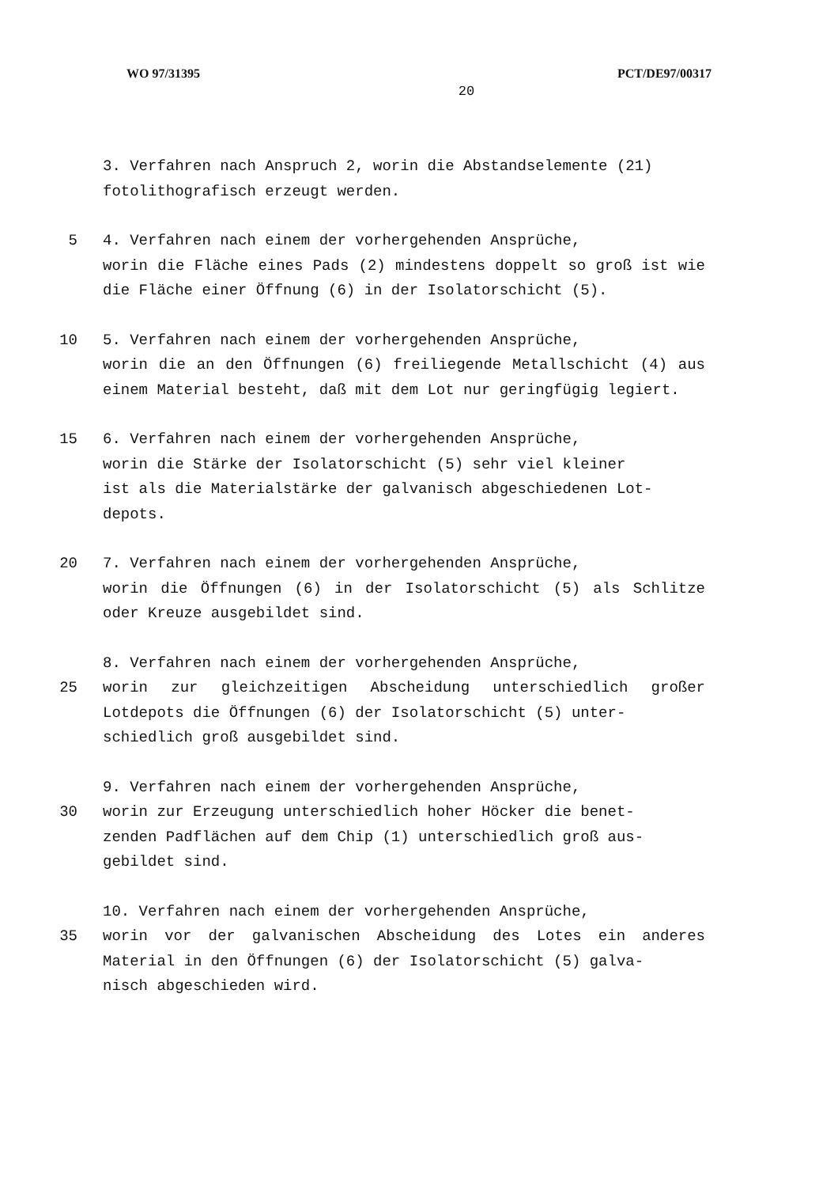WO 97/31395 PCT/DE97/00317
20
3. Verfahren nach Anspruch 2, worin die Abstandselemente (21)
fotolithografisch erzeugt werden.
5 4. Verfahren nach einem der vorhergehenden Ansprüche,
worin die Fläche eines Pads (2) mindestens doppelt so groß ist wie die Fläche einer Öffnung (6) in der Isolatorschicht (5).
10 5. Verfahren nach einem der vorhergehenden Ansprüche,
worin die an den Öffnungen (6) freiliegende Metallschicht (4) aus einem Material besteht, daß mit dem Lot nur geringfügig legiert.
15 6. Verfahren nach einem der vorhergehenden Ansprüche,
worin die Stärke der Isolatorschicht (5) sehr viel kleiner
ist als die Materialstärke der galvanisch abgeschiedenen Lot-
depots.
20 7. Verfahren nach einem der vorhergehenden Ansprüche,
worin die Öffnungen (6) in der Isolatorschicht (5) als Schlitze oder Kreuze ausgebildet sind.
8. Verfahren nach einem der vorhergehenden Ansprüche,
25 worin zur gleichzeitigen Abscheidung unterschiedlich großer Lotdepots die Öffnungen (6) der Isolatorschicht (5) unter-
schiedlich groß ausgebildet sind.
9. Verfahren nach einem der vorhergehenden Ansprüche,
30 worin zur Erzeugung unterschiedlich hoher Höcker die benet-
zenden Padflächen auf dem Chip (1) unterschiedlich groß aus-
gebildet sind.
10. Verfahren nach einem der vorhergehenden Ansprüche,
35 worin vor der galvanischen Abscheidung des Lotes ein anderes Material in den Öffnungen (6) der Isolatorschicht (5) galva-
nisch abgeschieden wird.